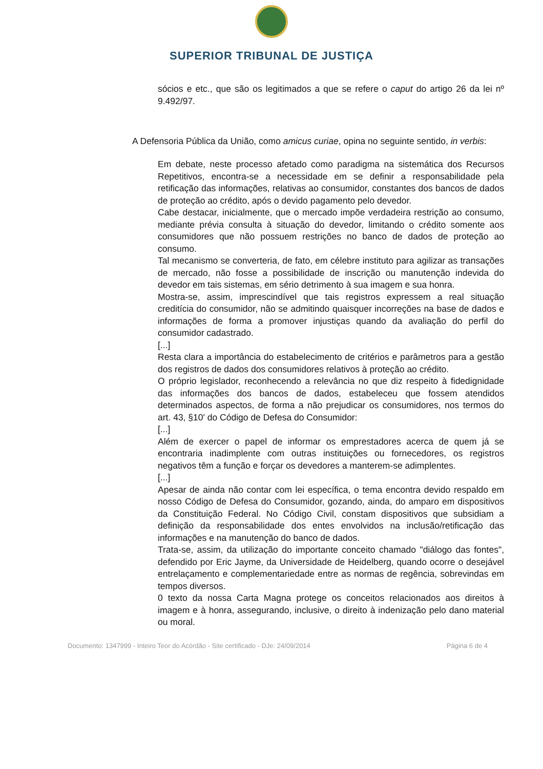SUPERIOR TRIBUNAL DE JUSTIÇA
sócios e etc., que são os legitimados a que se refere o caput do artigo 26 da lei nº 9.492/97.
A Defensoria Pública da União, como amicus curiae, opina no seguinte sentido, in verbis:
Em debate, neste processo afetado como paradigma na sistemática dos Recursos Repetitivos, encontra-se a necessidade em se definir a responsabilidade pela retificação das informações, relativas ao consumidor, constantes dos bancos de dados de proteção ao crédito, após o devido pagamento pelo devedor.
Cabe destacar, inicialmente, que o mercado impõe verdadeira restrição ao consumo, mediante prévia consulta à situação do devedor, limitando o crédito somente aos consumidores que não possuem restrições no banco de dados de proteção ao consumo.
Tal mecanismo se converteria, de fato, em célebre instituto para agilizar as transações de mercado, não fosse a possibilidade de inscrição ou manutenção indevida do devedor em tais sistemas, em sério detrimento à sua imagem e sua honra.
Mostra-se, assim, imprescindível que tais registros expressem a real situação creditícia do consumidor, não se admitindo quaisquer incorreções na base de dados e informações de forma a promover injustiças quando da avaliação do perfil do consumidor cadastrado.
[...]
Resta clara a importância do estabelecimento de critérios e parâmetros para a gestão dos registros de dados dos consumidores relativos à proteção ao crédito.
O próprio legislador, reconhecendo a relevância no que diz respeito à fidedignidade das informações dos bancos de dados, estabeleceu que fossem atendidos determinados aspectos, de forma a não prejudicar os consumidores, nos termos do art. 43, §10' do Código de Defesa do Consumidor:
[...]
Além de exercer o papel de informar os emprestadores acerca de quem já se encontraria inadimplente com outras instituições ou fornecedores, os registros negativos têm a função e forçar os devedores a manterem-se adimplentes.
[...]
Apesar de ainda não contar com lei específica, o tema encontra devido respaldo em nosso Código de Defesa do Consumidor, gozando, ainda, do amparo em dispositivos da Constituição Federal. No Código Civil, constam dispositivos que subsidiam a definição da responsabilidade dos entes envolvidos na inclusão/retificação das informações e na manutenção do banco de dados.
Trata-se, assim, da utilização do importante conceito chamado "diálogo das fontes", defendido por Eric Jayme, da Universidade de Heidelberg, quando ocorre o desejável entrelaçamento e complementariedade entre as normas de regência, sobrevindas em tempos diversos.
0 texto da nossa Carta Magna protege os conceitos relacionados aos direitos à imagem e à honra, assegurando, inclusive, o direito à indenização pelo dano material ou moral.
Documento: 1347999 - Inteiro Teor do Acórdão - Site certificado - DJe: 24/09/2014 Página 6 de 4